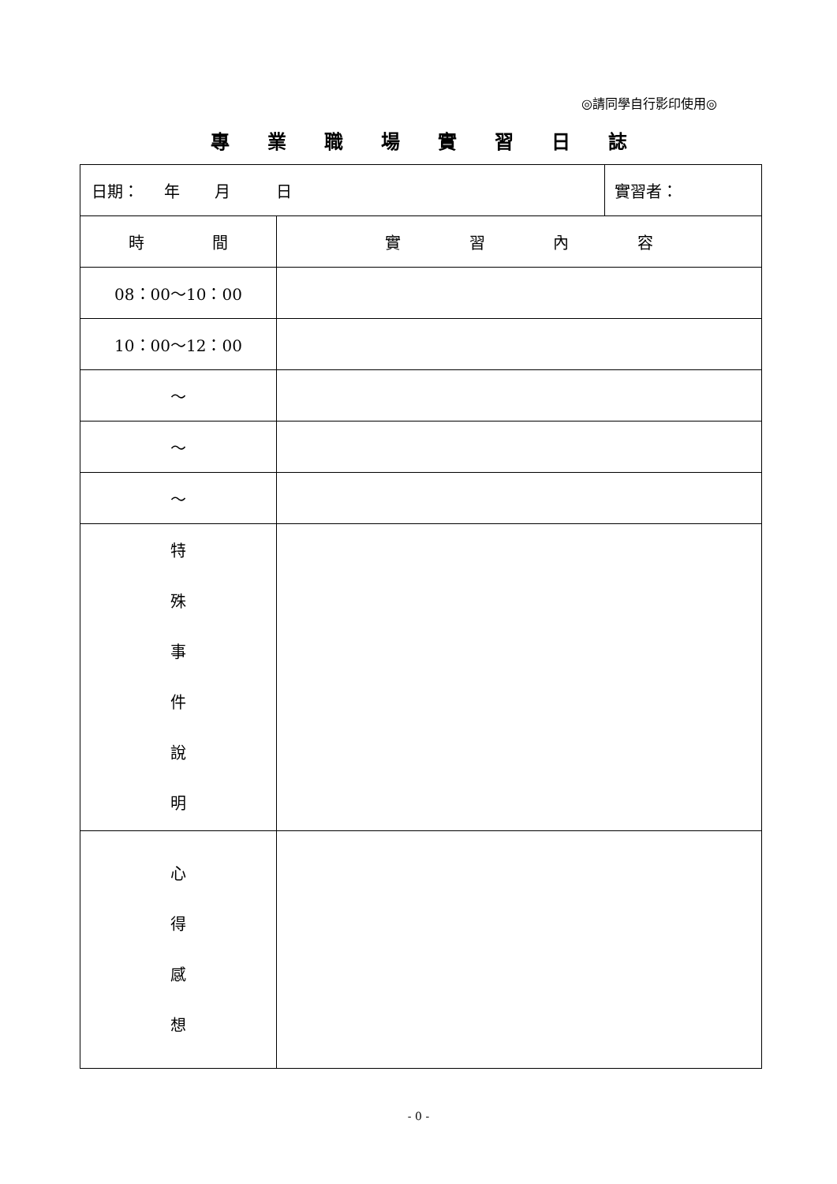◎請同學自行影印使用◎
專業職場實習日誌
| 日期： 年 月 日 | | 實習者： |
| 時 間 | 實 習 內 容 | |
| 08：00～10：00 | | |
| 10：00～12：00 | | |
| ～ | | |
| ～ | | |
| ～ | | |
| 特 殊 事 件 說 明 | | |
| 心 得 感 想 | | |
- 0 -